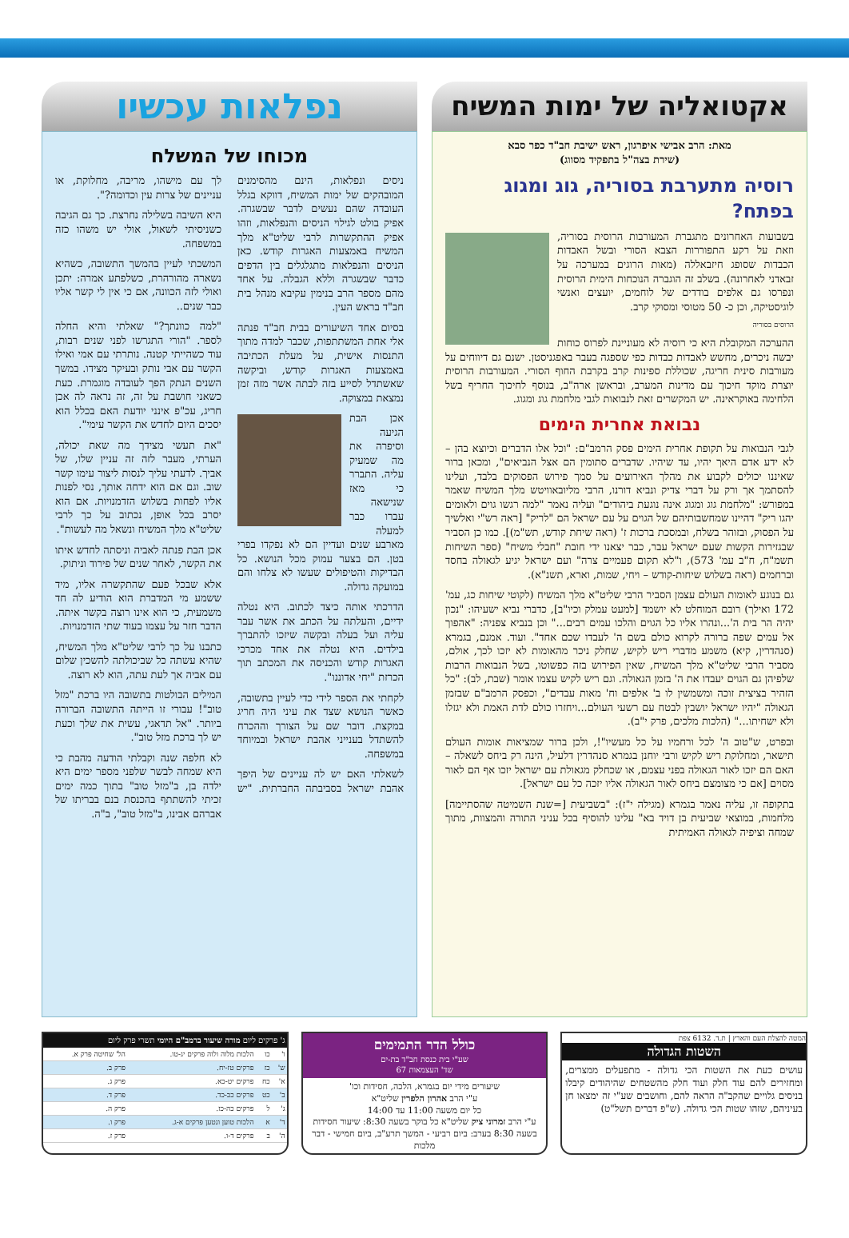אקטואליה של ימות המשיח
מאת: הרב אבישי איפרגון, ראש ישיבת חב"ד כפר סבא
(שירת בצה"ל בתפקיד מסווג)
רוסיה מתערבת בסוריה, גוג ומגוג בפתח?
בשבועות האחרונים מתגברת המעורבות הרוסית בסוריה, וזאת על רקע התפוררות הצבא הסורי ובשל האבדות הכבדות שסופג חיזבאללה (מאות הרוגים במערכה על זבאדני לאחרונה). בשלב זה הוגברה הנוכחות הימית הרוסית ונפרסו גם אלפים בודדים של לוחמים, יועצים ואנשי לוגיסטיקה, וכן כ- 50 מטוסי ומסוקי קרב.
הרוסים בסוריה
ההערכה המקובלת היא כי רוסיה לא מעוניינת לפרוס כוחות יבשה ניכרים, מחשש לאבדות כבדות כפי שספגה בעבר באפגניסטן. ישנם גם דיווחים על מעורבות סינית חריגה, שכוללת ספינות קרב בקרבת החוף הסורי. המעורבות הרוסית יוצרת מוקד חיכוך עם מדינות המערב, ובראשן ארה"ב, בנוסף לחיכוך החריף בשל הלחימה באוקראינה. יש המקשרים זאת לנבואות לגבי מלחמת גוג ומגוג.
נבואת אחרית הימים
לגבי הנבואות על תקופת אחרית הימים פסק הרמב"ם: "וכל אלו הדברים וכיוצא בהן – לא ידע אדם היאך יהיו, עד שיהיו. שדברים סתומין הם אצל הנביאים", ומכאן ברור שאיננו יכולים לקבוע את מהלך האירועים על סמך פירוש הפסוקים בלבד, ועלינו להסתמך אך ורק על דברי צדיק ונביא דורנו, הרבי מליובאוויטש מלך המשיח שאמר במפורש: "מלחמת גוג ומגוג אינה נוגעת ביהודים" ועליה נאמר "למה רגשו גוים ולאומים יהגו ריק" דהיינו שמחשבותיהם של הגוים על עם ישראל הם "לריק" [ראה רש"י ואלשיך על הפסוק, ובזוהר בשלח, ובמסכת ברכות ז' (ראה שיחת קודש, תש"מ)]. כמו כן הסביר שבגזירות הקשות שעם ישראל עבר, כבר יצאנו ידי חובת "חבלי משיח" (ספר השיחות תשמ"ח, ח"ב עמ' 573), ו"לא תקום פעמיים צרה" ועם ישראל יגיע לגאולה בחסד וברחמים (ראה בשלוש שיחות-קודש – ויחי, שמות, וארא, תשנ"א).
גם בנוגע לאומות העולם עצמן הסביר הרבי שליט"א מלך המשיח (לקוטי שיחות כג, עמ' 172 ואילך) רובם המוחלט לא יושמד [למעט עמלק וכיו"ב], כדברי נביא ישעיהו: "נכון יהיה הר בית ה'...ונהרו אליו כל הגוים והלכו עמים רבים..." וכן בנביא צפניה: "אהפוך אל עמים שפה ברורה לקרוא כולם בשם ה' לעבדו שכם אחד". ועוד. אמנם, בגמרא (סנהדרין, קיא) משמע מדברי ריש לקיש, שחלק ניכר מהאומות לא יזכו לכך, אולם, מסביר הרבי שליט"א מלך המשיח, שאין הפירוש בזה כפשוטו, בשל הנבואות הרבות שלפיהן גם הגוים יעבדו את ה' בזמן הגאולה. וגם ריש לקיש עצמו אומר (שבת, לב): "כל הזהיר בציצית זוכה ומשמשין לו ב' אלפים וח' מאות עבדים", וכפסק הרמב"ם שבזמן הגאולה "יהיו ישראל יושבין לבטח עם רשעי העולם...ויחזרו כולם לדת האמת ולא יגזלו ולא ישחיתו..." (הלכות מלכים, פרק י"ב).
ובפרט, ש"טוב ה' לכל ורחמיו על כל מעשיו"!, ולכן ברור שמציאות אומות העולם תישאר, ומחלוקת ריש לקיש ורבי יוחנן בגמרא סנהדרין דלעיל, הינה רק ביחס לשאלה – האם הם יזכו לאור הגאולה בפני עצמם, או שכחלק מגאולת עם ישראל יזכו אף הם לאור מסוים [אם כי מצומצם ביחס לאור הגאולה אליו יזכה כל עם ישראל].
בתקופה זו, עליה נאמר בגמרא (מגילה י"ז): "בשביעית [=שנת השמיטה שהסתיימה] מלחמות, במוצאי שביעית בן דויד בא" עלינו להוסיף בכל עניני התורה והמצוות, מתוך שמחה וציפיה לגאולה האמיתית
נפלאות עכשיו
מכוחו של המשלח
ניסים ונפלאות, הינם מהסימנים המובהקים של ימות המשיח, דווקא בגלל העובדה שהם נעשים לדבר שבשגרה. אפיק בולט לגילוי הניסים והנפלאות, וזהו אפיק ההתקשרות לרבי שליט"א מלך המשיח באמצעות האגרות קודש. כאן הניסים והנפלאות מתגלגלים בין הדפים כדבר שבשגרה וללא הגבלה. על אחד מהם מספר הרב בנימין עקיבא מנהל בית חב"ד בראש העין.
בסיום אחד השיעורים בבית חב"ד פנתה אלי אחת המשתתפות, שכבר למדה מתוך התנסות אישית, על מעלת הכתיבה באמצעות האגרות קודש, וביקשה שאשתדל לסייע בזה לבתה אשר מזה זמן נמצאת במצוקה.
אכן הבת הגיעה וסיפרה את מה שמעיק עליה. התברר כי מאז שנישאה עברו כבר למעלה מארבע שנים ועדיין הם לא נפקדו בפרי בטן. הם בצער עמוק מכל הנושא. כל הבדיקות והטיפולים שעשו לא צלחו והם במועקה גדולה.
הדרכתי אותה כיצד לכתוב. היא נטלה ידיים, והעלתה על הכתב את אשר עבר עליה ועל בעלה ובקשה שיזכו להתברך בילדים. היא נטלה את אחד מכרכי האגרות קודש והכניסה את המכתב תוך הכרזת "יחי אדוננו".
לקחתי את הספר לידי כדי לעיין בתשובה, כאשר הנושא שצד את עיני היה חריג במקצת. דובר שם על הצורך וההכרח להשתדל בענייני אהבת ישראל ובמיוחד במשפחה.
לשאלתי האם יש לה עניינים של היפך אהבת ישראל בסביבתה החברתית. "יש לך עם מישהו, מריבה, מחלוקת, או עניינים של צרות עין וכדומה?".
היא השיבה בשלילה נחרצת. כך גם הגיבה כשניסיתי לשאול, אולי יש משהו כזה במשפחה.
המשכתי לעיין בהמשך התשובה, כשהיא נשארה מהורהרת, כשלפתע אמרה: יתכן ואולי לזה הכוונה, אם כי אין לי קשר אליו כבר שנים..
"למה כוונתך?" שאלתי והיא החלה לספר. "הורי התגרשו לפני שנים רבות, עוד כשהייתי קטנה. נותרתי עם אמי ואילו הקשר עם אבי נותק ובעיקר מצידו. במשך השנים הנתק הפך לעובדה מוגמרת. כעת כשאני חושבת על זה, זה נראה לה אכן חריג, עכ"פ אינני יודעת האם בכלל הוא יסכים היום לחדש את הקשר עימי".
"את תעשי מצידך מה שאת יכולה, הערתי, מעבר לזה זה עניין שלו, של אביך. לדעתי עליך לנסות ליצור עימו קשר שוב. וגם אם הוא ידחה אותך, נסי לפנות אליו לפחות בשלוש הזדמנויות. אם הוא יסרב בכל אופן, נכתוב על כך לרבי שליט"א מלך המשיח ונשאל מה לעשות".
אכן הבת פנתה לאביה וניסתה לחדש איתו את הקשר, לאחר שנים של פירוד וניתוק.
אלא שבכל פעם שהתקשרה אליו, מיד ששמע מי המדברת הוא הודיע לה חד משמעית, כי הוא אינו רוצה בקשר איתה. הדבר חזר על עצמו בעוד שתי הזדמנויות.
כתבנו על כך לרבי שליט"א מלך המשיח, שהיא עשתה כל שביכולתה להשכין שלום עם אביה אך לעת עתה, הוא לא רוצה.
המילים הבולטות בתשובה היו ברכת "מזל טוב"! עבורי זו הייתה התשובה הברורה ביותר. "אל תדאגי, עשית את שלך וכעת יש לך ברכת מזל טוב".
לא חלפה שנה וקבלתי הודעה מהבת כי היא שמחה לבשר שלפני מספר ימים היא ילדה בן, ב"מזל טוב" בתוך כמה ימים זכיתי להשתתף בהכנסת בנם בבריתו של אברהם אבינו, ב"מזל טוב", ב"ה.
המטה להצלת העם והארץ | ת.ד. 6132 צפת
השטות הגדולה
עושים כעת את השטות הכי גדולה - מתפעלים ממצרים, ומחזירים להם עוד חלק ועוד חלק מהשטחים שהיהודים קיבלו בניסים גלויים שהקב"ה הראה להם, וחושבים שע"י זה ימצאו חן בעיניהם, שזהו שטות הכי גדולה. (ש"פ דברים תשל"ט)
כולל הדר התמימים
שע"י בית כנסת חב"ד בת-ים
שד' העצמאות 67
שיעורים מידי יום בגמרא, הלכה, חסידות וכו'
ע"י הרב אהרון הלפרין שליט"א
כל יום משעה 11:00 עד 14:00
ע"י הרב זמרוני ציק שליט"א כל בוקר בשעה 8:30: שיעור חסידות
בשעה 8:30 בערב: ביום רביעי - המשך תרע"ב, ביום חמישי - דבר מלכות
ג' פרקים ליום מורה שיעור ברמב"ם היומי תשרי פרק ליום
| ו' | כו | הלכות מלוה ולוה פרקים יג-טו. | הל' שחיטה פרק א. |
| ש' | כז | פרקים טז-יח. | פרק ב. |
| א' | כח | פרקים יט-כא. | פרק ג. |
| ב' | כט | פרקים כב-כד. | פרק ד. |
| ג' | ל | פרקים כה-כז. | פרק ה. |
| ד' | א | הלכות טוען ונטען פרקים א-ג. | פרק ו. |
| ה' | ב | פרקים ד-ו. | פרק ז. |